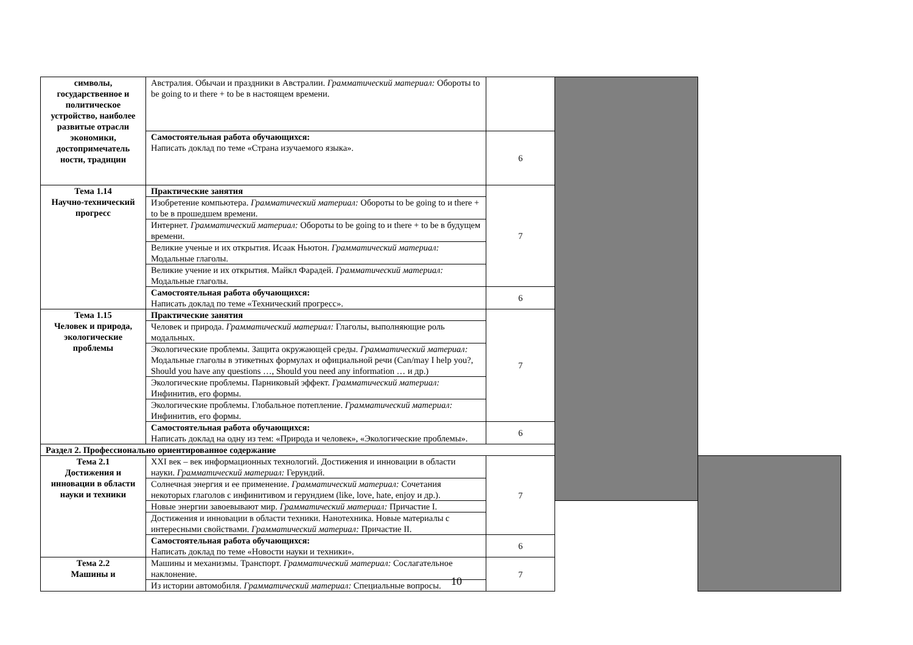| символы, государственное и политическое устройство, наиболее развитые отрасли экономики, достопримечатель ности, традиции | Австралия. Обычаи и праздники в Австралии. Грамматический материал: Обороты to be going to и there + to be в настоящем времени. | | | |
| | Самостоятельная работа обучающихся: Написать доклад по теме «Страна изучаемого языка». | 6 | | |
| Тема 1.14 Научно-технический прогресс | Практические занятия | 7 | | |
| | Изобретение компьютера. Грамматический материал: Обороты to be going to и there + to be в прошедшем времени. | | | |
| | Интернет. Грамматический материал: Обороты to be going to и there + to be в будущем времени. | | | |
| | Великие ученые и их открытия. Исаак Ньютон. Грамматический материал: Модальные глаголы. | | | |
| | Великие учение и их открытия. Майкл Фарадей. Грамматический материал: Модальные глаголы. | | | |
| | Самостоятельная работа обучающихся: Написать доклад по теме «Технический прогресс». | 6 | | |
| Тема 1.15 Человек и природа, экологические проблемы | Практические занятия | 7 | | |
| | Человек и природа. Грамматический материал: Глаголы, выполняющие роль модальных. | | | |
| | Экологические проблемы. Защита окружающей среды. Грамматический материал: Модальные глаголы в этикетных формулах и официальной речи (Can/may I help you?, Should you have any questions …, Should you need any information … и др.) | | | |
| | Экологические проблемы. Парниковый эффект. Грамматический материал: Инфинитив, его формы. | | | |
| | Экологические проблемы. Глобальное потепление. Грамматический материал: Инфинитив, его формы. | | | |
| | Самостоятельная работа обучающихся: Написать доклад на одну из тем: «Природа и человек», «Экологические проблемы». | 6 | | |
| Раздел 2. Профессионально ориентированное содержание | | | | |
| Тема 2.1 Достижения и инновации в области науки и техники | XXI век – век информационных технологий. Достижения и инновации в области науки. Грамматический материал: Герундий. | 7 | | |
| | Солнечная энергия и ее применение. Грамматический материал: Сочетания некоторых глаголов с инфинитивом и герундием (like, love, hate, enjoy и др.). | | | |
| | Новые энергии завоевывают мир. Грамматический материал: Причастие I. | | | |
| | Достижения и инновации в области техники. Нанотехника. Новые материалы с интересными свойствами. Грамматический материал: Причастие II. | | | |
| | Самостоятельная работа обучающихся: Написать доклад по теме «Новости науки и техники». | 6 | | |
| Тема 2.2 Машины и | Машины и механизмы. Транспорт. Грамматический материал: Сослагательное наклонение. | 7 | | |
| | Из истории автомобиля. Грамматический материал: Специальные вопросы. | | | |
10